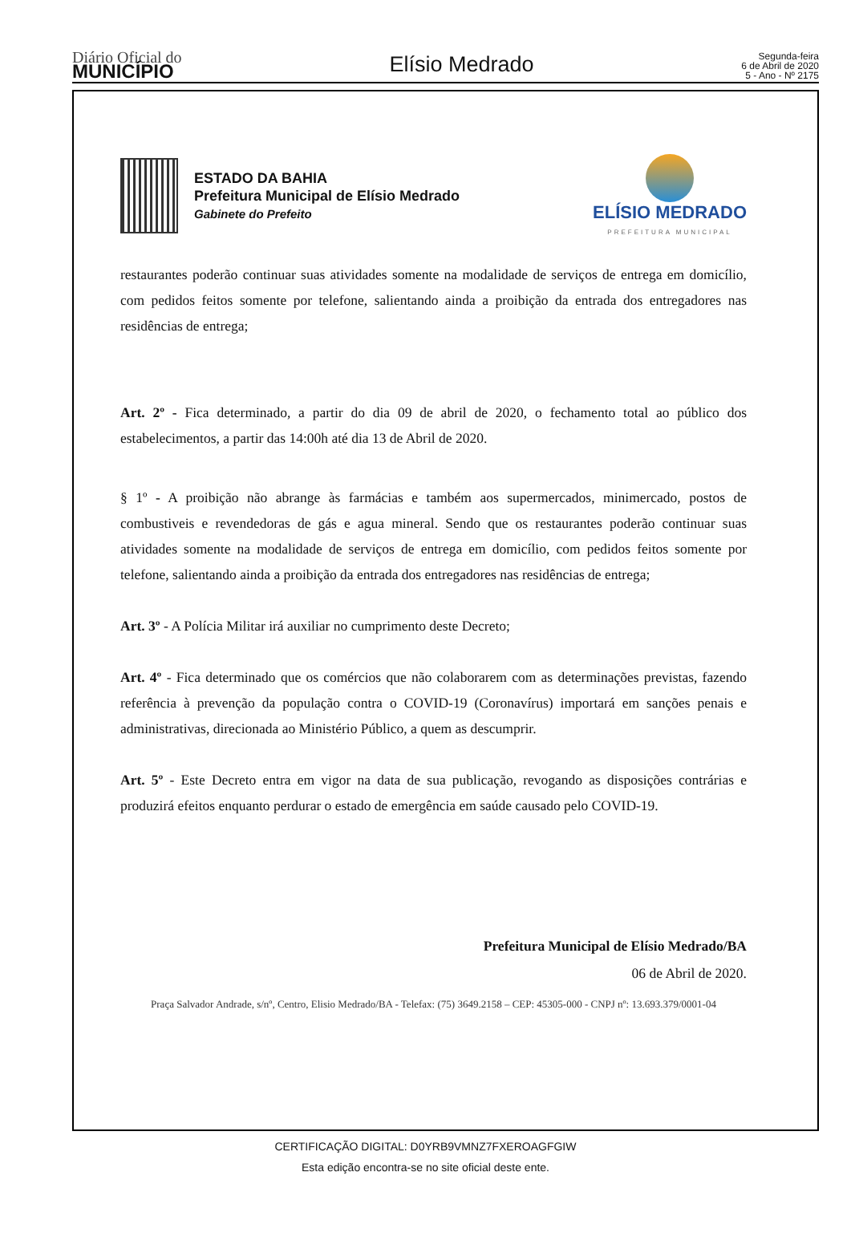Diário Oficial do
MUNICÍPIO
Elísio Medrado
Segunda-feira
6 de Abril de 2020
5 - Ano - Nº 2175
ESTADO DA BAHIA
Prefeitura Municipal de Elísio Medrado
Gabinete do Prefeito
ELÍSIO MEDRADO
PREFEITURA MUNICIPAL
restaurantes poderão continuar suas atividades somente na modalidade de serviços de entrega em domicílio, com pedidos feitos somente por telefone, salientando ainda a proibição da entrada dos entregadores nas residências de entrega;
Art. 2º - Fica determinado, a partir do dia 09 de abril de 2020, o fechamento total ao público dos estabelecimentos, a partir das 14:00h até dia 13 de Abril de 2020.
§ 1º - A proibição não abrange às farmácias e também aos supermercados, minimercado, postos de combustiveis e revendedoras de gás e agua mineral. Sendo que os restaurantes poderão continuar suas atividades somente na modalidade de serviços de entrega em domicílio, com pedidos feitos somente por telefone, salientando ainda a proibição da entrada dos entregadores nas residências de entrega;
Art. 3º - A Polícia Militar irá auxiliar no cumprimento deste Decreto;
Art. 4º - Fica determinado que os comércios que não colaborarem com as determinações previstas, fazendo referência à prevenção da população contra o COVID-19 (Coronavírus) importará em sanções penais e administrativas, direcionada ao Ministério Público, a quem as descumprir.
Art. 5º - Este Decreto entra em vigor na data de sua publicação, revogando as disposições contrárias e produzirá efeitos enquanto perdurar o estado de emergência em saúde causado pelo COVID-19.
Prefeitura Municipal de Elísio Medrado/BA
06 de Abril de 2020.
Praça Salvador Andrade, s/nº, Centro, Elisio Medrado/BA - Telefax: (75) 3649.2158 – CEP: 45305-000 - CNPJ nº: 13.693.379/0001-04
CERTIFICAÇÃO DIGITAL: D0YRB9VMNZ7FXEROAGFGIW
Esta edição encontra-se no site oficial deste ente.